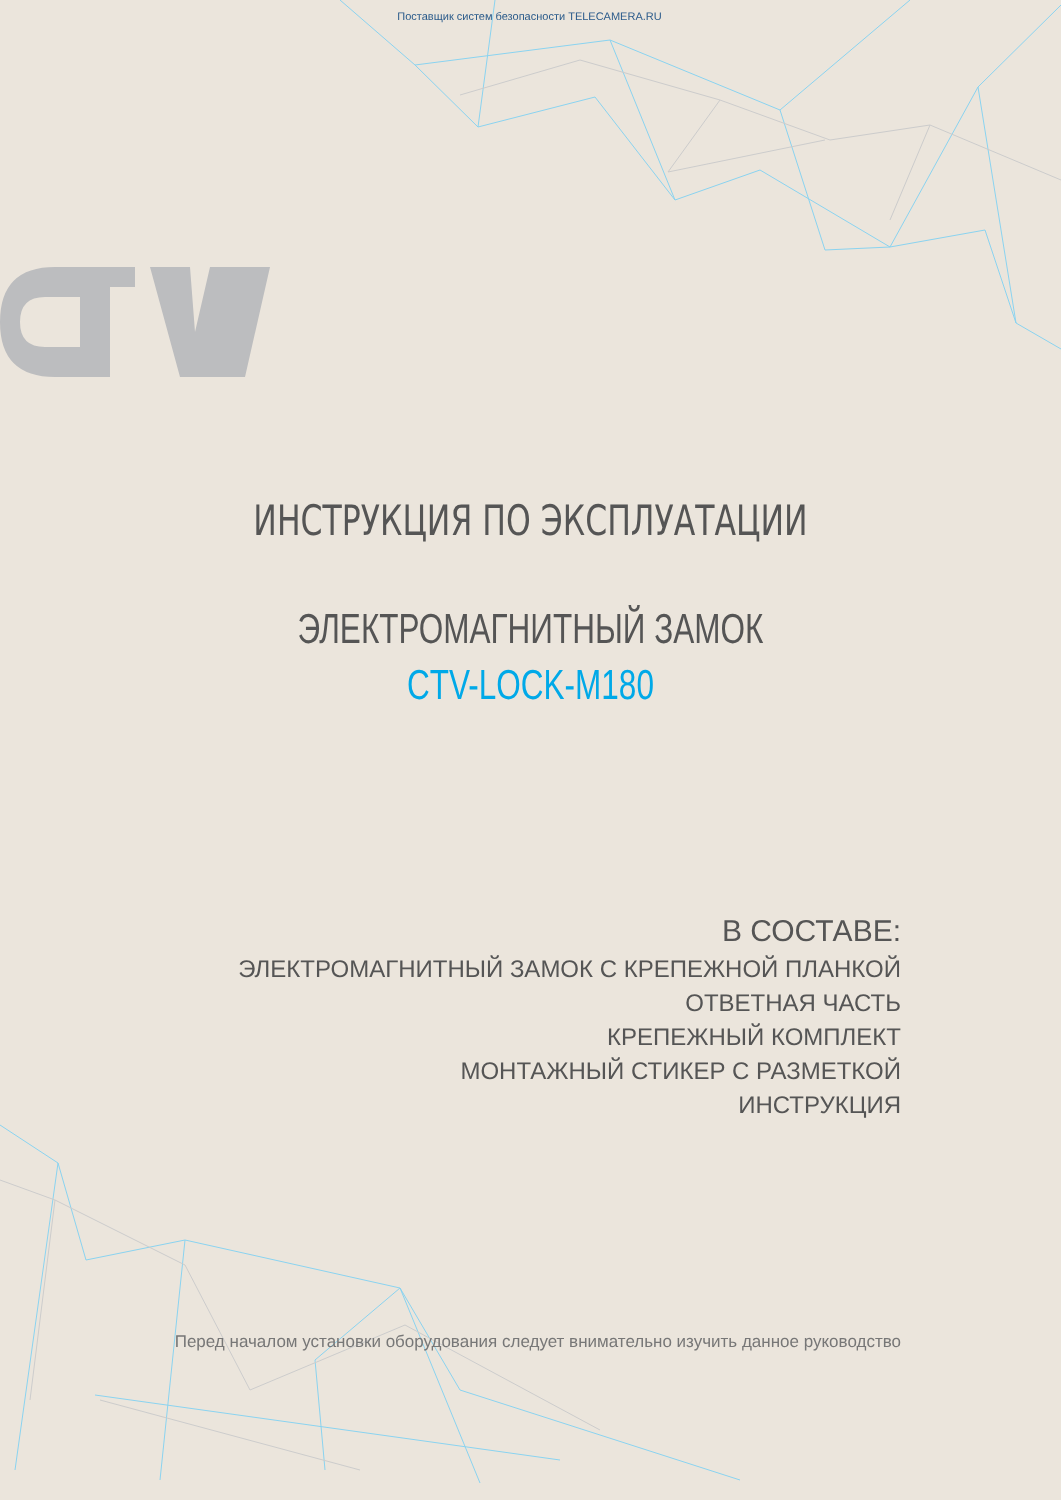Поставщик систем безопасности TELECAMERA.RU
ИНСТРУКЦИЯ ПО ЭКСПЛУАТАЦИИ
ЭЛЕКТРОМАГНИТНЫЙ ЗАМОК
CTV-LOCK-M180
В СОСТАВЕ:
ЭЛЕКТРОМАГНИТНЫЙ ЗАМОК С КРЕПЕЖНОЙ ПЛАНКОЙ
ОТВЕТНАЯ ЧАСТЬ
КРЕПЕЖНЫЙ КОМПЛЕКТ
МОНТАЖНЫЙ СТИКЕР С РАЗМЕТКОЙ
ИНСТРУКЦИЯ
Перед началом установки оборудования следует внимательно изучить данное руководство